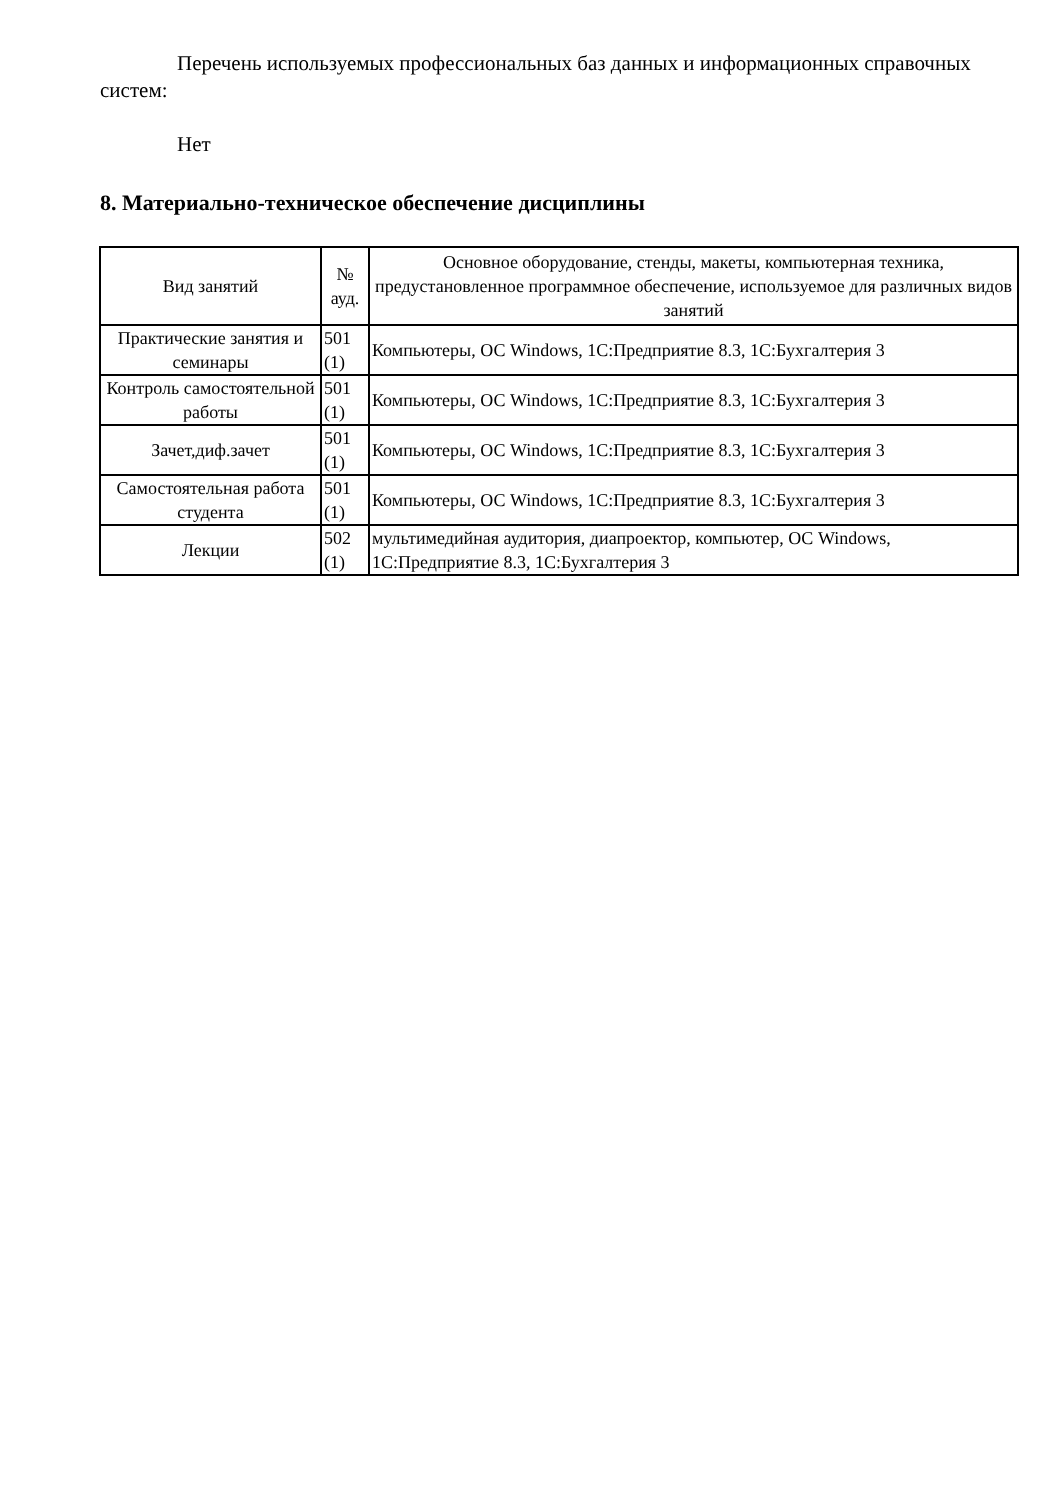Перечень используемых профессиональных баз данных и информационных справочных систем:
Нет
8. Материально-техническое обеспечение дисциплины
| Вид занятий | № ауд. | Основное оборудование, стенды, макеты, компьютерная техника, предустановленное программное обеспечение, используемое для различных видов занятий |
| Практические занятия и семинары | 501 (1) | Компьютеры, ОС Windows, 1С:Предприятие 8.3, 1С:Бухгалтерия 3 |
| Контроль самостоятельной работы | 501 (1) | Компьютеры, ОС Windows, 1С:Предприятие 8.3, 1С:Бухгалтерия 3 |
| Зачет,диф.зачет | 501 (1) | Компьютеры, ОС Windows, 1С:Предприятие 8.3, 1С:Бухгалтерия 3 |
| Самостоятельная работа студента | 501 (1) | Компьютеры, ОС Windows, 1С:Предприятие 8.3, 1С:Бухгалтерия 3 |
| Лекции | 502 (1) | мультимедийная аудитория, диапроектор, компьютер, ОС Windows, 1С:Предприятие 8.3, 1С:Бухгалтерия 3 |